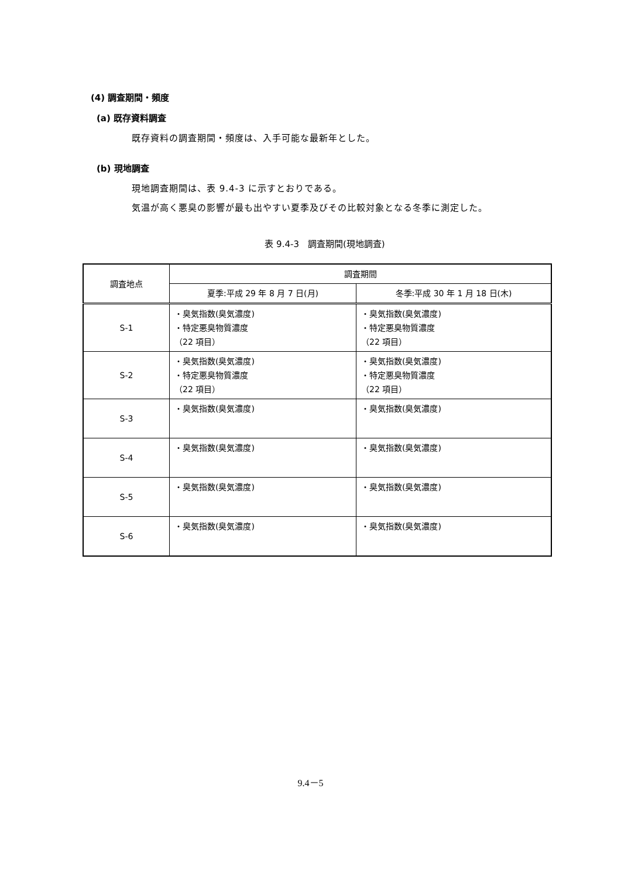(4) 調査期間・頻度
(a) 既存資料調査
既存資料の調査期間・頻度は、入手可能な最新年とした。
(b) 現地調査
現地調査期間は、表 9.4-3 に示すとおりである。
気温が高く悪臭の影響が最も出やすい夏季及びその比較対象となる冬季に測定した。
表 9.4-3　調査期間(現地調査)
| 調査地点 | 調査期間 | |
| --- | --- | --- |
| | 夏季:平成 29 年 8 月 7 日(月) | 冬季:平成 30 年 1 月 18 日(木) |
| S-1 | ・臭気指数(臭気濃度) ・特定悪臭物質濃度 （22 項目） | ・臭気指数(臭気濃度) ・特定悪臭物質濃度 （22 項目） |
| S-2 | ・臭気指数(臭気濃度) ・特定悪臭物質濃度 （22 項目） | ・臭気指数(臭気濃度) ・特定悪臭物質濃度 （22 項目） |
| S-3 | ・臭気指数(臭気濃度) | ・臭気指数(臭気濃度) |
| S-4 | ・臭気指数(臭気濃度) | ・臭気指数(臭気濃度) |
| S-5 | ・臭気指数(臭気濃度) | ・臭気指数(臭気濃度) |
| S-6 | ・臭気指数(臭気濃度) | ・臭気指数(臭気濃度) |
9.4－5